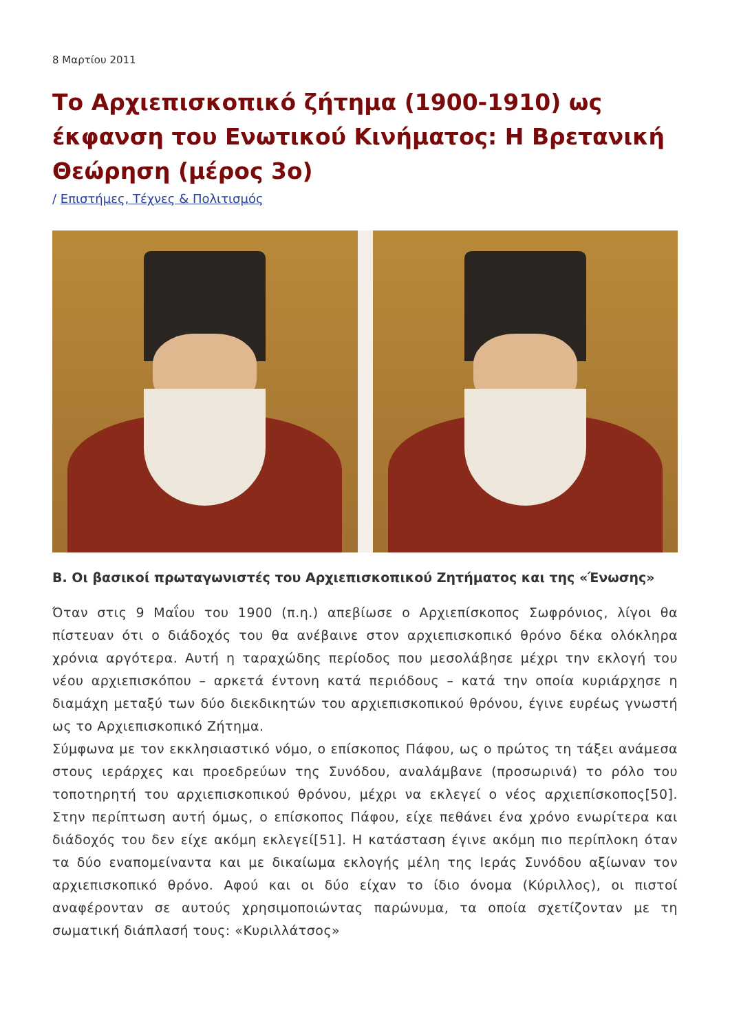8 Μαρτίου 2011
Το Αρχιεπισκοπικό ζήτημα (1900-1910) ως έκφανση του Ενωτικού Κινήματος: Η Βρετανική Θεώρηση (μέρος 3ο)
/ Επιστήμες, Τέχνες & Πολιτισμός
Β. Οι βασικοί πρωταγωνιστές του Αρχιεπισκοπικού Ζητήματος και της «Ένωσης»
Όταν στις 9 Μαΐου του 1900 (π.η.) απεβίωσε ο Αρχιεπίσκοπος Σωφρόνιος, λίγοι θα πίστευαν ότι ο διάδοχός του θα ανέβαινε στον αρχιεπισκοπικό θρόνο δέκα ολόκληρα χρόνια αργότερα. Αυτή η ταραχώδης περίοδος που μεσολάβησε μέχρι την εκλογή του νέου αρχιεπισκόπου – αρκετά έντονη κατά περιόδους – κατά την οποία κυριάρχησε η διαμάχη μεταξύ των δύο διεκδικητών του αρχιεπισκοπικού θρόνου, έγινε ευρέως γνωστή ως το Αρχιεπισκοπικό Ζήτημα.
Σύμφωνα με τον εκκλησιαστικό νόμο, ο επίσκοπος Πάφου, ως ο πρώτος τη τάξει ανάμεσα στους ιεράρχες και προεδρεύων της Συνόδου, αναλάμβανε (προσωρινά) το ρόλο του τοποτηρητή του αρχιεπισκοπικού θρόνου, μέχρι να εκλεγεί ο νέος αρχιεπίσκοπος[50]. Στην περίπτωση αυτή όμως, ο επίσκοπος Πάφου, είχε πεθάνει ένα χρόνο ενωρίτερα και διάδοχός του δεν είχε ακόμη εκλεγεί[51]. Η κατάσταση έγινε ακόμη πιο περίπλοκη όταν τα δύο εναπομείναντα και με δικαίωμα εκλογής μέλη της Ιεράς Συνόδου αξίωναν τον αρχιεπισκοπικό θρόνο. Αφού και οι δύο είχαν το ίδιο όνομα (Κύριλλος), οι πιστοί αναφέρονταν σε αυτούς χρησιμοποιώντας παρώνυμα, τα οποία σχετίζονταν με τη σωματική διάπλασή τους: «Κυριλλάτσος»